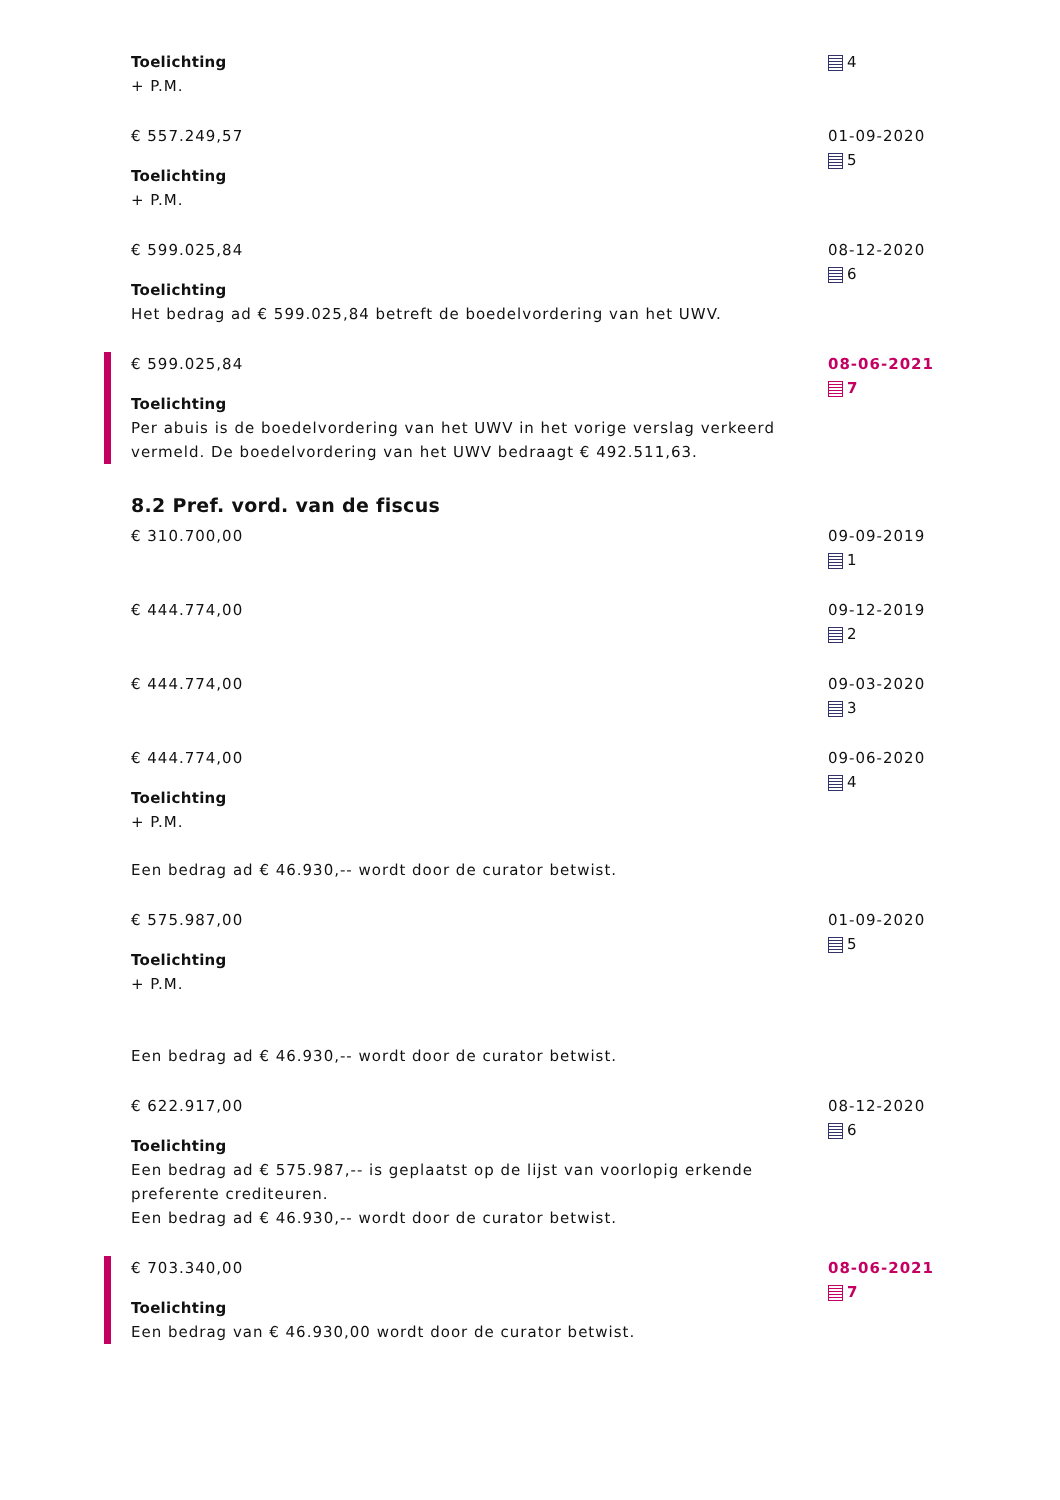Toelichting
+ P.M.
4
€ 557.249,57
Toelichting
+ P.M.
01-09-2020
5
€ 599.025,84
Toelichting
Het bedrag ad € 599.025,84 betreft de boedelvordering van het UWV.
08-12-2020
6
€ 599.025,84
Toelichting
Per abuis is de boedelvordering van het UWV in het vorige verslag verkeerd vermeld. De boedelvordering van het UWV bedraagt € 492.511,63.
08-06-2021
7
8.2 Pref. vord. van de fiscus
€ 310.700,00 09-09-2019
1
€ 444.774,00 09-12-2019
2
€ 444.774,00 09-03-2020
3
€ 444.774,00
Toelichting
+ P.M.
Een bedrag ad € 46.930,-- wordt door de curator betwist.
09-06-2020
4
€ 575.987,00
Toelichting
+ P.M.
Een bedrag ad € 46.930,-- wordt door de curator betwist.
01-09-2020
5
€ 622.917,00
Toelichting
Een bedrag ad € 575.987,-- is geplaatst op de lijst van voorlopig erkende preferente crediteuren.
Een bedrag ad € 46.930,-- wordt door de curator betwist.
08-12-2020
6
€ 703.340,00
Toelichting
Een bedrag van € 46.930,00 wordt door de curator betwist.
08-06-2021
7